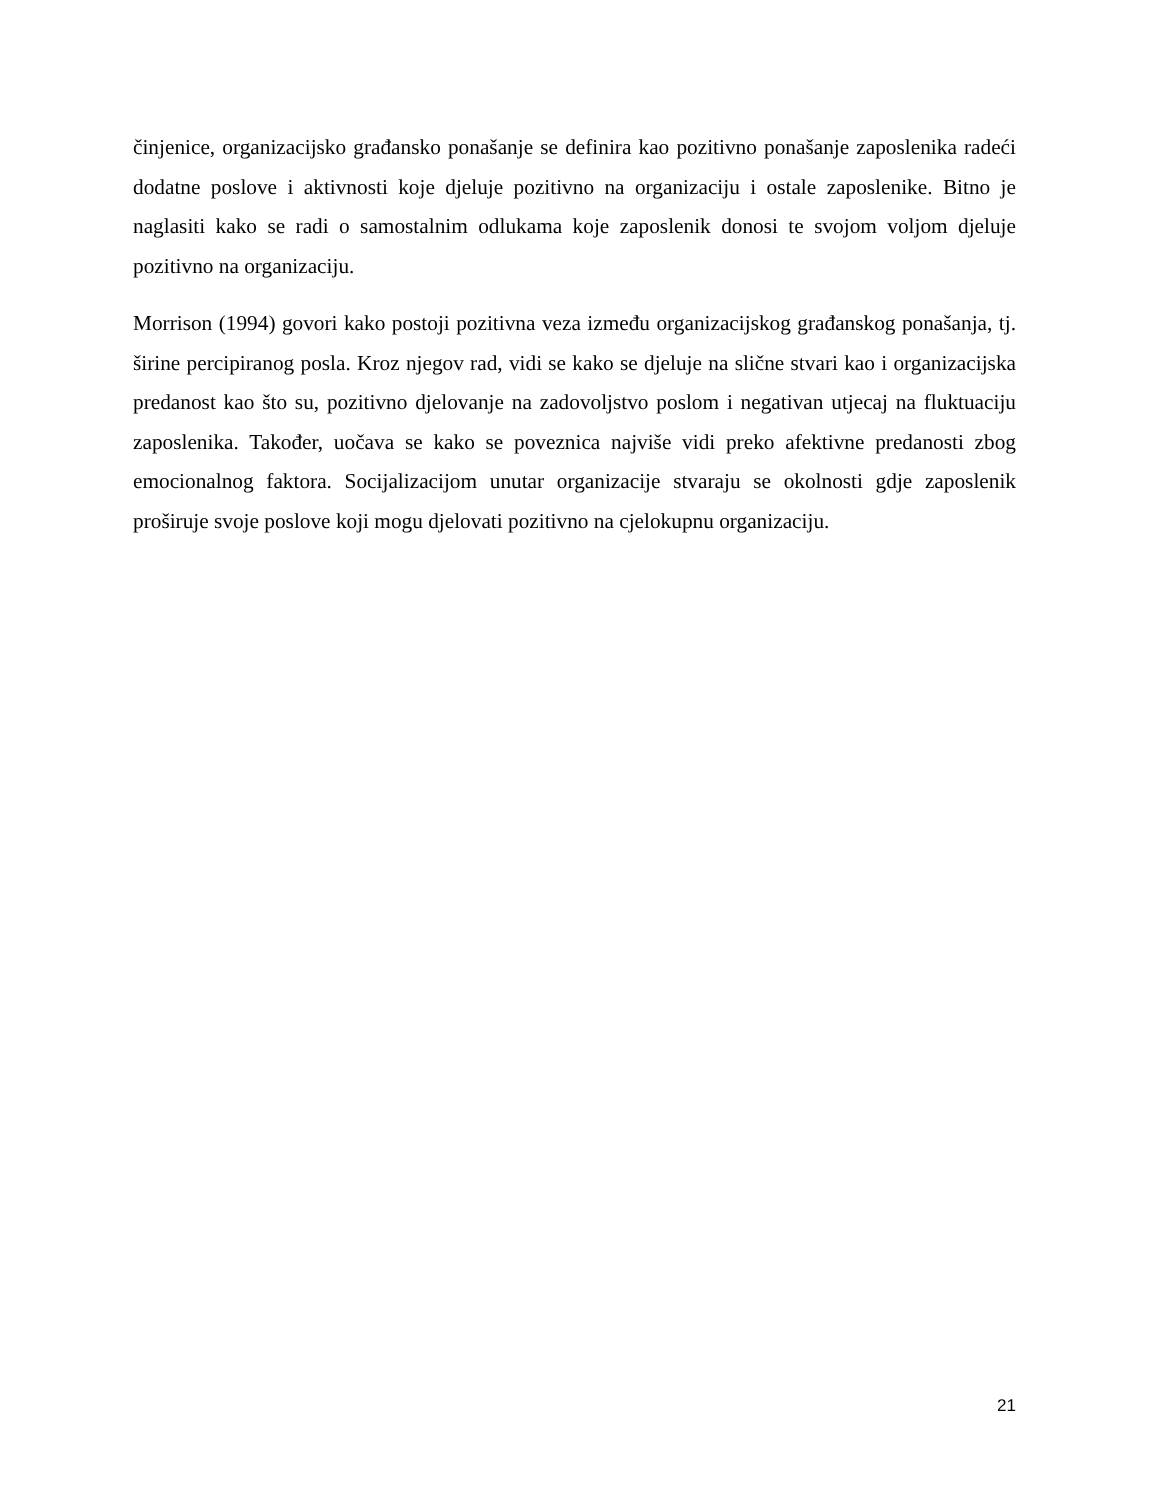činjenice, organizacijsko građansko ponašanje se definira kao pozitivno ponašanje zaposlenika radeći dodatne poslove i aktivnosti koje djeluje pozitivno na organizaciju i ostale zaposlenike. Bitno je naglasiti kako se radi o samostalnim odlukama koje zaposlenik donosi te svojom voljom djeluje pozitivno na organizaciju.
Morrison (1994) govori kako postoji pozitivna veza između organizacijskog građanskog ponašanja, tj. širine percipiranog posla. Kroz njegov rad, vidi se kako se djeluje na slične stvari kao i organizacijska predanost kao što su, pozitivno djelovanje na zadovoljstvo poslom i negativan utjecaj na fluktuaciju zaposlenika. Također, uočava se kako se poveznica najviše vidi preko afektivne predanosti zbog emocionalnog faktora. Socijalizacijom unutar organizacije stvaraju se okolnosti gdje zaposlenik proširuje svoje poslove koji mogu djelovati pozitivno na cjelokupnu organizaciju.
21